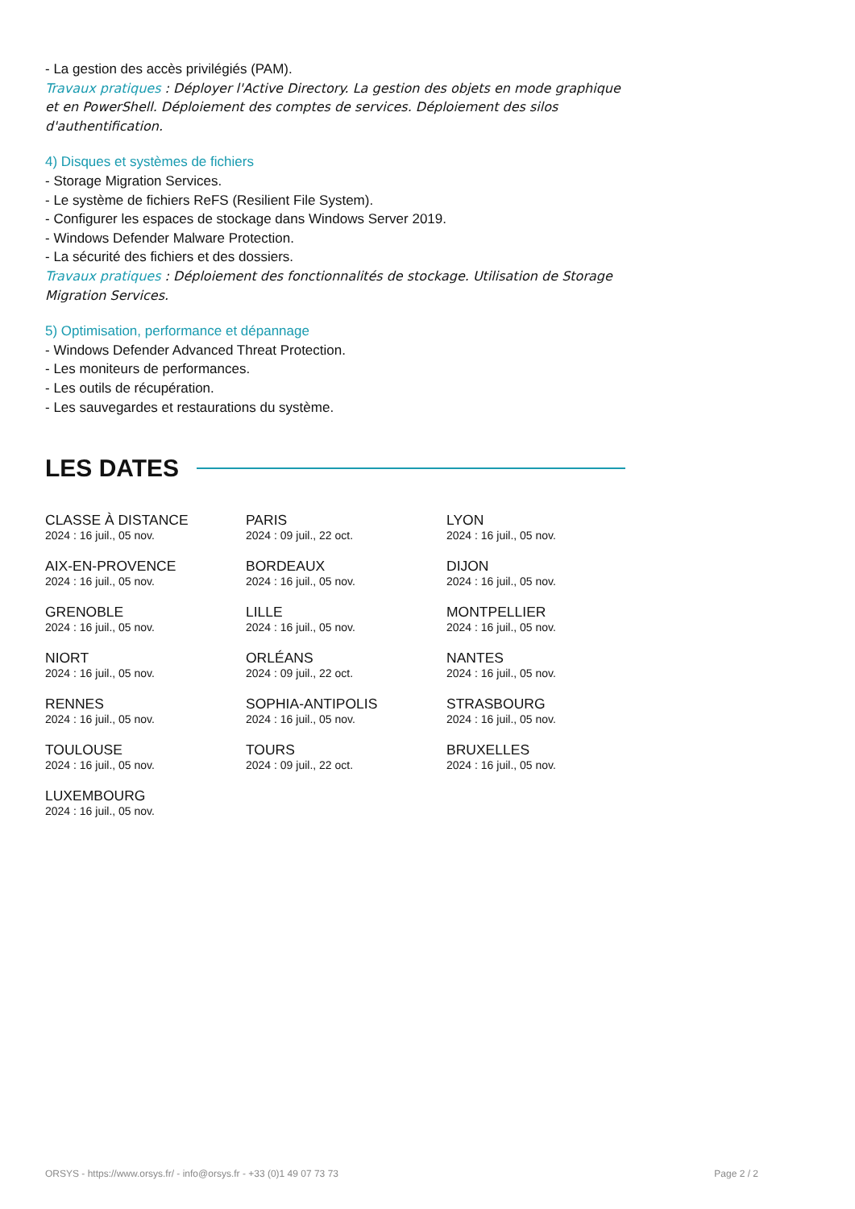- La gestion des accès privilégiés (PAM).
Travaux pratiques : Déployer l'Active Directory. La gestion des objets en mode graphique et en PowerShell. Déploiement des comptes de services. Déploiement des silos d'authentification.
4) Disques et systèmes de fichiers
- Storage Migration Services.
- Le système de fichiers ReFS (Resilient File System).
- Configurer les espaces de stockage dans Windows Server 2019.
- Windows Defender Malware Protection.
- La sécurité des fichiers et des dossiers.
Travaux pratiques : Déploiement des fonctionnalités de stockage. Utilisation de Storage Migration Services.
5) Optimisation, performance et dépannage
- Windows Defender Advanced Threat Protection.
- Les moniteurs de performances.
- Les outils de récupération.
- Les sauvegardes et restaurations du système.
LES DATES
CLASSE À DISTANCE
2024 : 16 juil., 05 nov.
PARIS
2024 : 09 juil., 22 oct.
LYON
2024 : 16 juil., 05 nov.
AIX-EN-PROVENCE
2024 : 16 juil., 05 nov.
BORDEAUX
2024 : 16 juil., 05 nov.
DIJON
2024 : 16 juil., 05 nov.
GRENOBLE
2024 : 16 juil., 05 nov.
LILLE
2024 : 16 juil., 05 nov.
MONTPELLIER
2024 : 16 juil., 05 nov.
NIORT
2024 : 16 juil., 05 nov.
ORLÉANS
2024 : 09 juil., 22 oct.
NANTES
2024 : 16 juil., 05 nov.
RENNES
2024 : 16 juil., 05 nov.
SOPHIA-ANTIPOLIS
2024 : 16 juil., 05 nov.
STRASBOURG
2024 : 16 juil., 05 nov.
TOULOUSE
2024 : 16 juil., 05 nov.
TOURS
2024 : 09 juil., 22 oct.
BRUXELLES
2024 : 16 juil., 05 nov.
LUXEMBOURG
2024 : 16 juil., 05 nov.
ORSYS - https://www.orsys.fr/ - info@orsys.fr - +33 (0)1 49 07 73 73 Page 2 / 2